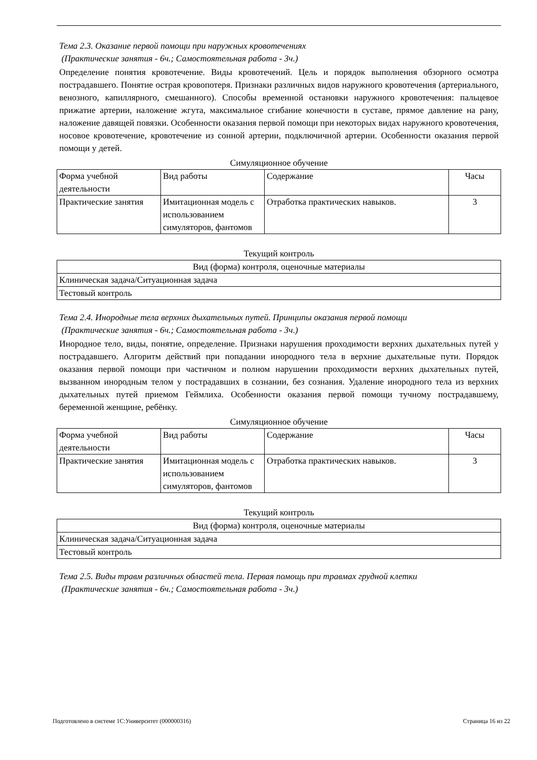Тема 2.3. Оказание первой помощи при наружных кровотечениях
(Практические занятия - 6ч.; Самостоятельная работа - 3ч.)
Определение понятия кровотечение. Виды кровотечений. Цель и порядок выполнения обзорного осмотра пострадавшего. Понятие острая кровопотеря. Признаки различных видов наружного кровотечения (артериального, венозного, капиллярного, смешанного). Способы временной остановки наружного кровотечения: пальцевое прижатие артерии, наложение жгута, максимальное сгибание конечности в суставе, прямое давление на рану, наложение давящей повязки. Особенности оказания первой помощи при некоторых видах наружного кровотечения, носовое кровотечение, кровотечение из сонной артерии, подключичной артерии. Особенности оказания первой помощи у детей.
Симуляционное обучение
| Форма учебной деятельности | Вид работы | Содержание | Часы |
| --- | --- | --- | --- |
| Практические занятия | Имитационная модель с использованием симуляторов, фантомов | Отработка практических навыков. | 3 |
Текущий контроль
| Вид (форма) контроля, оценочные материалы |
| --- |
| Клиническая задача/Ситуационная задача |
| Тестовый контроль |
Тема 2.4. Инородные тела верхних дыхательных путей. Принципы оказания первой помощи
(Практические занятия - 6ч.; Самостоятельная работа - 3ч.)
Инородное тело, виды, понятие, определение. Признаки нарушения проходимости верхних дыхательных путей у пострадавшего. Алгоритм действий при попадании инородного тела в верхние дыхательные пути. Порядок оказания первой помощи при частичном и полном нарушении проходимости верхних дыхательных путей, вызванном инородным телом у пострадавших в сознании, без сознания. Удаление инородного тела из верхних дыхательных путей приемом Геймлиха. Особенности оказания первой помощи тучному пострадавшему, беременной женщине, ребёнку.
Симуляционное обучение
| Форма учебной деятельности | Вид работы | Содержание | Часы |
| --- | --- | --- | --- |
| Практические занятия | Имитационная модель с использованием симуляторов, фантомов | Отработка практических навыков. | 3 |
Текущий контроль
| Вид (форма) контроля, оценочные материалы |
| --- |
| Клиническая задача/Ситуационная задача |
| Тестовый контроль |
Тема 2.5. Виды травм различных областей тела. Первая помощь при травмах грудной клетки
(Практические занятия - 6ч.; Самостоятельная работа - 3ч.)
Подготовлено в системе 1С:Университет (000000316) Страница 16 из 22